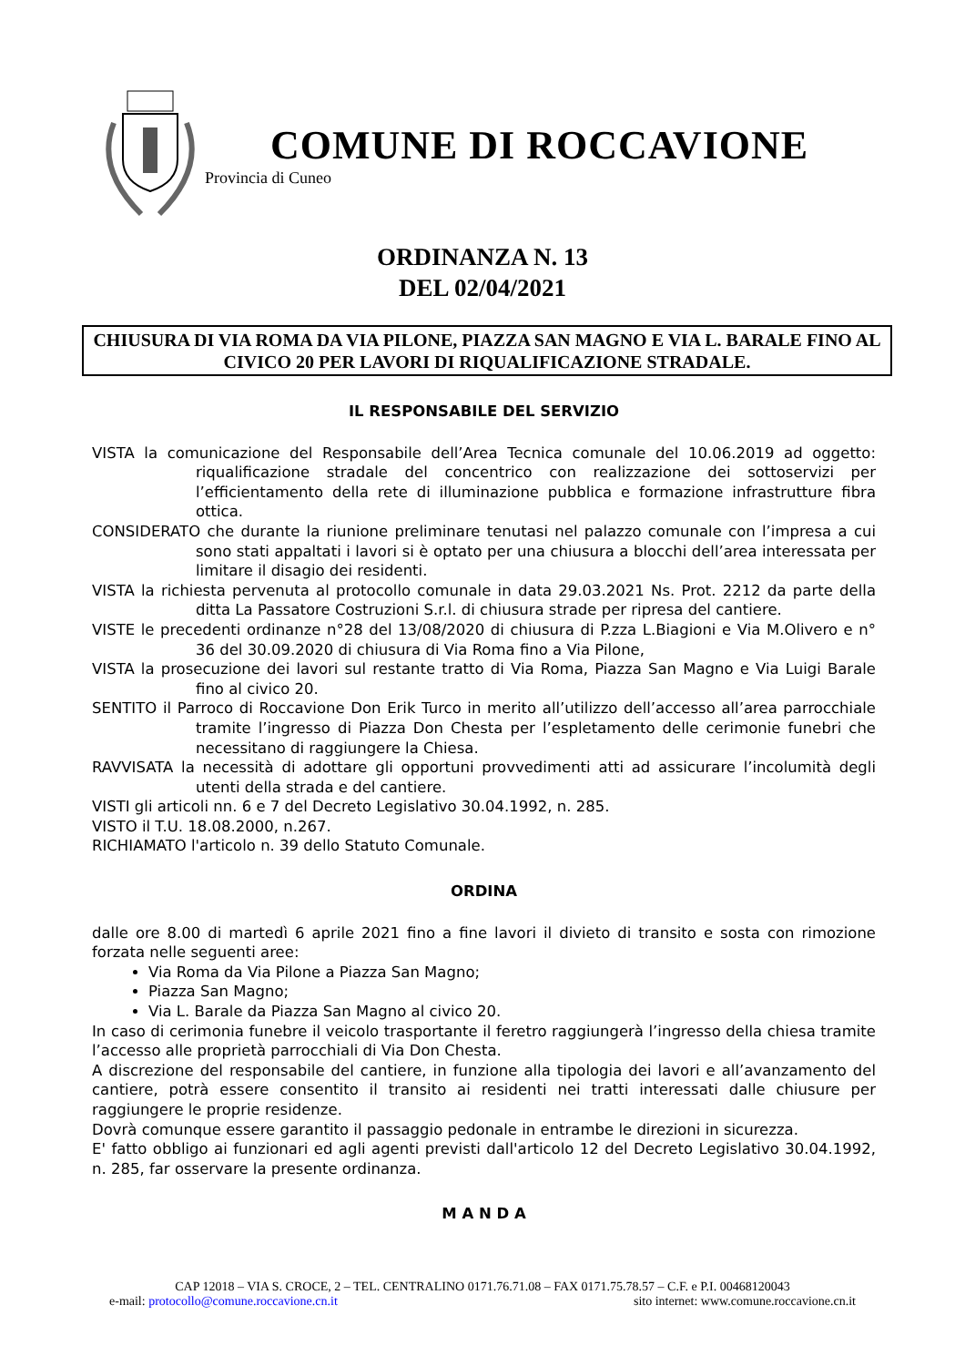COMUNE DI ROCCAVIONE
Provincia di Cuneo
ORDINANZA N. 13
DEL 02/04/2021
CHIUSURA DI VIA ROMA DA VIA PILONE, PIAZZA SAN MAGNO E VIA L. BARALE FINO AL CIVICO 20 PER LAVORI DI RIQUALIFICAZIONE STRADALE.
IL RESPONSABILE DEL SERVIZIO
VISTA la comunicazione del Responsabile dell’Area Tecnica comunale del 10.06.2019 ad oggetto: riqualificazione stradale del concentrico con realizzazione dei sottoservizi per l’efficientamento della rete di illuminazione pubblica e formazione infrastrutture fibra ottica.
CONSIDERATO che durante la riunione preliminare tenutasi nel palazzo comunale con l’impresa a cui sono stati appaltati i lavori si è optato per una chiusura a blocchi dell’area interessata per limitare il disagio dei residenti.
VISTA la richiesta pervenuta al protocollo comunale in data 29.03.2021 Ns. Prot. 2212 da parte della ditta La Passatore Costruzioni S.r.l. di chiusura strade per ripresa del cantiere.
VISTE le precedenti ordinanze n°28 del 13/08/2020 di chiusura di P.zza L.Biagioni e Via M.Olivero e n° 36 del 30.09.2020 di chiusura di Via Roma fino a Via Pilone,
VISTA la prosecuzione dei lavori sul restante tratto di Via Roma, Piazza San Magno e Via Luigi Barale fino al civico 20.
SENTITO il Parroco di Roccavione Don Erik Turco in merito all’utilizzo dell’accesso all’area parrocchiale tramite l’ingresso di Piazza Don Chesta per l’espletamento delle cerimonie funebri che necessitano di raggiungere la Chiesa.
RAVVISATA la necessità di adottare gli opportuni provvedimenti atti ad assicurare l’incolumità degli utenti della strada e del cantiere.
VISTI gli articoli nn. 6 e 7 del Decreto Legislativo 30.04.1992, n. 285.
VISTO il T.U. 18.08.2000, n.267.
RICHIAMATO l'articolo n. 39 dello Statuto Comunale.
ORDINA
dalle ore 8.00 di martedì 6 aprile 2021 fino a fine lavori il divieto di transito e sosta con rimozione forzata nelle seguenti aree:
Via Roma da Via Pilone a Piazza San Magno;
Piazza San Magno;
Via L. Barale da Piazza San Magno al civico 20.
In caso di cerimonia funebre il veicolo trasportante il feretro raggiungerà l’ingresso della chiesa tramite l’accesso alle proprietà parrocchiali di Via Don Chesta.
A discrezione del responsabile del cantiere, in funzione alla tipologia dei lavori e all’avanzamento del cantiere, potrà essere consentito il transito ai residenti nei tratti interessati dalle chiusure per raggiungere le proprie residenze.
Dovrà comunque essere garantito il passaggio pedonale in entrambe le direzioni in sicurezza.
E' fatto obbligo ai funzionari ed agli agenti previsti dall'articolo 12 del Decreto Legislativo 30.04.1992, n. 285, far osservare la presente ordinanza.
M A N D A
CAP 12018 – VIA S. CROCE, 2 – TEL. CENTRALINO 0171.76.71.08 – FAX 0171.75.78.57 – C.F. e P.I. 00468120043
e-mail: protocollo@comune.roccavione.cn.it sito internet: www.comune.roccavione.cn.it